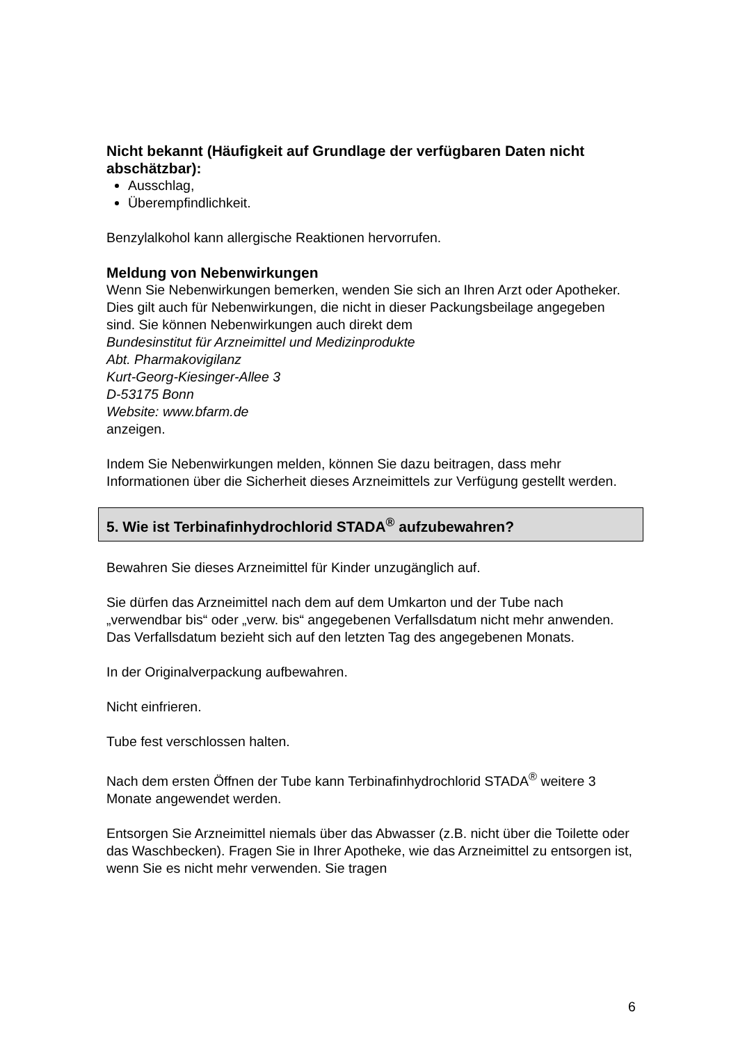Nicht bekannt (Häufigkeit auf Grundlage der verfügbaren Daten nicht abschätzbar):
Ausschlag,
Überempfindlichkeit.
Benzylalkohol kann allergische Reaktionen hervorrufen.
Meldung von Nebenwirkungen
Wenn Sie Nebenwirkungen bemerken, wenden Sie sich an Ihren Arzt oder Apotheker. Dies gilt auch für Nebenwirkungen, die nicht in dieser Packungsbeilage angegeben sind. Sie können Nebenwirkungen auch direkt dem
Bundesinstitut für Arzneimittel und Medizinprodukte
Abt. Pharmakovigilanz
Kurt-Georg-Kiesinger-Allee 3
D-53175 Bonn
Website: www.bfarm.de
anzeigen.
Indem Sie Nebenwirkungen melden, können Sie dazu beitragen, dass mehr Informationen über die Sicherheit dieses Arzneimittels zur Verfügung gestellt werden.
5. Wie ist Terbinafinhydrochlorid STADA<sup>®</sup> aufzubewahren?
Bewahren Sie dieses Arzneimittel für Kinder unzugänglich auf.
Sie dürfen das Arzneimittel nach dem auf dem Umkarton und der Tube nach „verwendbar bis“ oder „verw. bis“ angegebenen Verfallsdatum nicht mehr anwenden. Das Verfallsdatum bezieht sich auf den letzten Tag des angegebenen Monats.
In der Originalverpackung aufbewahren.
Nicht einfrieren.
Tube fest verschlossen halten.
Nach dem ersten Öffnen der Tube kann Terbinafinhydrochlorid STADA<sup>®</sup> weitere 3 Monate angewendet werden.
Entsorgen Sie Arzneimittel niemals über das Abwasser (z.B. nicht über die Toilette oder das Waschbecken). Fragen Sie in Ihrer Apotheke, wie das Arzneimittel zu entsorgen ist, wenn Sie es nicht mehr verwenden. Sie tragen
6